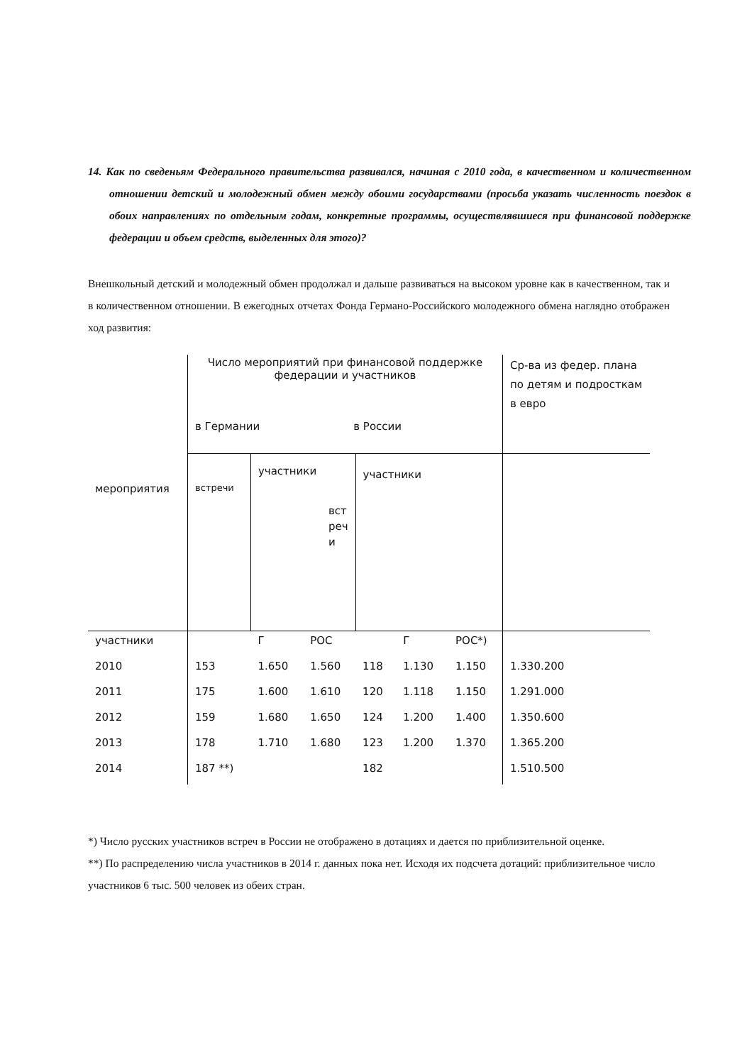14. Как по сведеньям Федерального правительства развивался, начиная с 2010 года, в качественном и количественном отношении детский и молодежный обмен между обоими государствами (просьба указать численность поездок в обоих направлениях по отдельным годам, конкретные программы, осуществлявшиеся при финансовой поддержке федерации и объем средств, выделенных для этого)?
Внешкольный детский и молодежный обмен продолжал и дальше развиваться на высоком уровне как в качественном, так и в количественном отношении. В ежегодных отчетах Фонда Германо-Российского молодежного обмена наглядно отображен ход развития:
| мероприятия | Число мероприятий при финансовой поддержке федерации и участников в Германии в России | | | | | | Ср-ва из федер. плана по детям и подросткам в евро |
| | встречи | участники вст реч и | | участники | | | |
| участники | | Г | РОС | | Г | РОС*) | |
| 2010 | 153 | 1.650 | 1.560 | 118 | 1.130 | 1.150 | 1.330.200 |
| 2011 | 175 | 1.600 | 1.610 | 120 | 1.118 | 1.150 | 1.291.000 |
| 2012 | 159 | 1.680 | 1.650 | 124 | 1.200 | 1.400 | 1.350.600 |
| 2013 | 178 | 1.710 | 1.680 | 123 | 1.200 | 1.370 | 1.365.200 |
| 2014 | 187 **) | | | 182 | | | 1.510.500 |
*) Число русских участников встреч в России не отображено в дотациях и дается по приблизительной оценке.
**) По распределению числа участников в 2014 г. данных пока нет. Исходя их подсчета дотаций: приблизительное число участников 6 тыс. 500 человек из обеих стран.